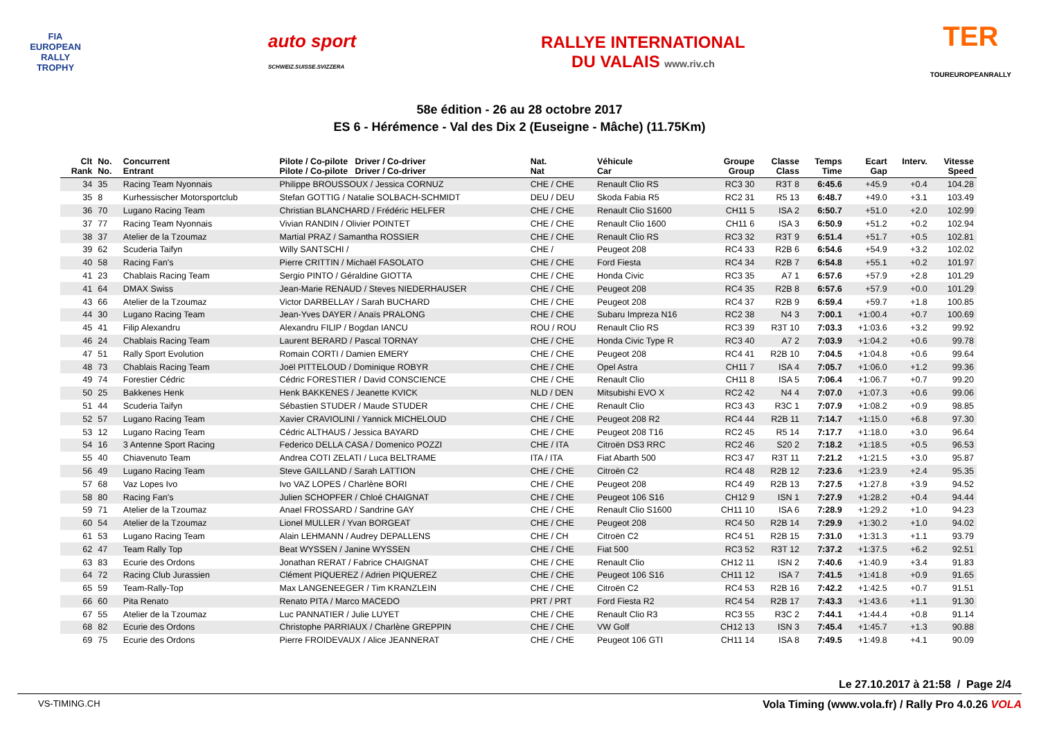FIA
EUROPEAN
RALLY
TROPHY
auto sport
SCHWEIZ.SUISSE.SVIZZERA
RALLYE INTERNATIONAL
DU VALAIS www.riv.ch
TER
TOUREUROPEANRALLY
58e édition - 26 au 28 octobre 2017
ES 6 - Hérémence - Val des Dix 2 (Euseigne - Mâche) (11.75Km)
| Clt Rank | No. No. | Concurrent Entrant | Pilote / Co-pilote Driver / Co-driver Pilote / Co-pilote Driver / Co-driver | Nat. Nat | Véhicule Car | Groupe Group | Classe Class | Temps Time | Ecart Gap | Interv. | Vitesse Speed |
| --- | --- | --- | --- | --- | --- | --- | --- | --- | --- | --- | --- |
| 34 | 35 | Racing Team Nyonnais | Philippe BROUSSOUX / Jessica CORNUZ | CHE / CHE | Renault Clio RS | RC3 30 | R3T 8 | 6:45.6 | +45.9 | +0.4 | 104.28 |
| 35 | 8 | Kurhessischer Motorsportclub | Stefan GOTTIG / Natalie SOLBACH-SCHMIDT | DEU / DEU | Skoda Fabia R5 | RC2 31 | R5 13 | 6:48.7 | +49.0 | +3.1 | 103.49 |
| 36 | 70 | Lugano Racing Team | Christian BLANCHARD / Frédéric HELFER | CHE / CHE | Renault Clio S1600 | CH11 5 | ISA 2 | 6:50.7 | +51.0 | +2.0 | 102.99 |
| 37 | 77 | Racing Team Nyonnais | Vivian RANDIN / Olivier POINTET | CHE / CHE | Renault Clio 1600 | CH11 6 | ISA 3 | 6:50.9 | +51.2 | +0.2 | 102.94 |
| 38 | 37 | Atelier de la Tzoumaz | Martial PRAZ / Samantha ROSSIER | CHE / CHE | Renault Clio RS | RC3 32 | R3T 9 | 6:51.4 | +51.7 | +0.5 | 102.81 |
| 39 | 62 | Scuderia Taifyn | Willy SANTSCHI / | CHE / | Peugeot 208 | RC4 33 | R2B 6 | 6:54.6 | +54.9 | +3.2 | 102.02 |
| 40 | 58 | Racing Fan's | Pierre CRITTIN / Michaël FASOLATO | CHE / CHE | Ford Fiesta | RC4 34 | R2B 7 | 6:54.8 | +55.1 | +0.2 | 101.97 |
| 41 | 23 | Chablais Racing Team | Sergio PINTO / Géraldine GIOTTA | CHE / CHE | Honda Civic | RC3 35 | A7 1 | 6:57.6 | +57.9 | +2.8 | 101.29 |
| 41 | 64 | DMAX Swiss | Jean-Marie RENAUD / Steves NIEDERHAUSER | CHE / CHE | Peugeot 208 | RC4 35 | R2B 8 | 6:57.6 | +57.9 | +0.0 | 101.29 |
| 43 | 66 | Atelier de la Tzoumaz | Victor DARBELLAY / Sarah BUCHARD | CHE / CHE | Peugeot 208 | RC4 37 | R2B 9 | 6:59.4 | +59.7 | +1.8 | 100.85 |
| 44 | 30 | Lugano Racing Team | Jean-Yves DAYER / Anaïs PRALONG | CHE / CHE | Subaru Impreza N16 | RC2 38 | N4 3 | 7:00.1 | +1:00.4 | +0.7 | 100.69 |
| 45 | 41 | Filip Alexandru | Alexandru FILIP / Bogdan IANCU | ROU / ROU | Renault Clio RS | RC3 39 | R3T 10 | 7:03.3 | +1:03.6 | +3.2 | 99.92 |
| 46 | 24 | Chablais Racing Team | Laurent BERARD / Pascal TORNAY | CHE / CHE | Honda Civic Type R | RC3 40 | A7 2 | 7:03.9 | +1:04.2 | +0.6 | 99.78 |
| 47 | 51 | Rally Sport Evolution | Romain CORTI / Damien EMERY | CHE / CHE | Peugeot 208 | RC4 41 | R2B 10 | 7:04.5 | +1:04.8 | +0.6 | 99.64 |
| 48 | 73 | Chablais Racing Team | Joël PITTELOUD / Dominique ROBYR | CHE / CHE | Opel Astra | CH11 7 | ISA 4 | 7:05.7 | +1:06.0 | +1.2 | 99.36 |
| 49 | 74 | Forestier Cédric | Cédric FORESTIER / David CONSCIENCE | CHE / CHE | Renault Clio | CH11 8 | ISA 5 | 7:06.4 | +1:06.7 | +0.7 | 99.20 |
| 50 | 25 | Bakkenes Henk | Henk BAKKENES / Jeanette KVICK | NLD / DEN | Mitsubishi EVO X | RC2 42 | N4 4 | 7:07.0 | +1:07.3 | +0.6 | 99.06 |
| 51 | 44 | Scuderia Taifyn | Sébastien STUDER / Maude STUDER | CHE / CHE | Renault Clio | RC3 43 | R3C 1 | 7:07.9 | +1:08.2 | +0.9 | 98.85 |
| 52 | 57 | Lugano Racing Team | Xavier CRAVIOLINI / Yannick MICHELOUD | CHE / CHE | Peugeot 208 R2 | RC4 44 | R2B 11 | 7:14.7 | +1:15.0 | +6.8 | 97.30 |
| 53 | 12 | Lugano Racing Team | Cédric ALTHAUS / Jessica BAYARD | CHE / CHE | Peugeot 208 T16 | RC2 45 | R5 14 | 7:17.7 | +1:18.0 | +3.0 | 96.64 |
| 54 | 16 | 3 Antenne Sport Racing | Federico DELLA CASA / Domenico POZZI | CHE / ITA | Citroën DS3 RRC | RC2 46 | S20 2 | 7:18.2 | +1:18.5 | +0.5 | 96.53 |
| 55 | 40 | Chiavenuto Team | Andrea COTI ZELATI / Luca BELTRAME | ITA / ITA | Fiat Abarth 500 | RC3 47 | R3T 11 | 7:21.2 | +1:21.5 | +3.0 | 95.87 |
| 56 | 49 | Lugano Racing Team | Steve GAILLAND / Sarah LATTION | CHE / CHE | Citroën C2 | RC4 48 | R2B 12 | 7:23.6 | +1:23.9 | +2.4 | 95.35 |
| 57 | 68 | Vaz Lopes Ivo | Ivo VAZ LOPES / Charlène BORI | CHE / CHE | Peugeot 208 | RC4 49 | R2B 13 | 7:27.5 | +1:27.8 | +3.9 | 94.52 |
| 58 | 80 | Racing Fan's | Julien SCHOPFER / Chloé CHAIGNAT | CHE / CHE | Peugeot 106 S16 | CH12 9 | ISN 1 | 7:27.9 | +1:28.2 | +0.4 | 94.44 |
| 59 | 71 | Atelier de la Tzoumaz | Anael FROSSARD / Sandrine GAY | CHE / CHE | Renault Clio S1600 | CH11 10 | ISA 6 | 7:28.9 | +1:29.2 | +1.0 | 94.23 |
| 60 | 54 | Atelier de la Tzoumaz | Lionel MULLER / Yvan BORGEAT | CHE / CHE | Peugeot 208 | RC4 50 | R2B 14 | 7:29.9 | +1:30.2 | +1.0 | 94.02 |
| 61 | 53 | Lugano Racing Team | Alain LEHMANN / Audrey DEPALLENS | CHE / CH | Citroën C2 | RC4 51 | R2B 15 | 7:31.0 | +1:31.3 | +1.1 | 93.79 |
| 62 | 47 | Team Rally Top | Beat WYSSEN / Janine WYSSEN | CHE / CHE | Fiat 500 | RC3 52 | R3T 12 | 7:37.2 | +1:37.5 | +6.2 | 92.51 |
| 63 | 83 | Ecurie des Ordons | Jonathan RERAT / Fabrice CHAIGNAT | CHE / CHE | Renault Clio | CH12 11 | ISN 2 | 7:40.6 | +1:40.9 | +3.4 | 91.83 |
| 64 | 72 | Racing Club Jurassien | Clément PIQUEREZ / Adrien PIQUEREZ | CHE / CHE | Peugeot 106 S16 | CH11 12 | ISA 7 | 7:41.5 | +1:41.8 | +0.9 | 91.65 |
| 65 | 59 | Team-Rally-Top | Max LANGENEEGER / Tim KRANZLEIN | CHE / CHE | Citroën C2 | RC4 53 | R2B 16 | 7:42.2 | +1:42.5 | +0.7 | 91.51 |
| 66 | 60 | Pita Renato | Renato PITA / Marco MACEDO | PRT / PRT | Ford Fiesta R2 | RC4 54 | R2B 17 | 7:43.3 | +1:43.6 | +1.1 | 91.30 |
| 67 | 55 | Atelier de la Tzoumaz | Luc PANNATIER / Julie LUYET | CHE / CHE | Renault Clio R3 | RC3 55 | R3C 2 | 7:44.1 | +1:44.4 | +0.8 | 91.14 |
| 68 | 82 | Ecurie des Ordons | Christophe PARRIAUX / Charlène GREPPIN | CHE / CHE | VW Golf | CH12 13 | ISN 3 | 7:45.4 | +1:45.7 | +1.3 | 90.88 |
| 69 | 75 | Ecurie des Ordons | Pierre FROIDEVAUX / Alice JEANNERAT | CHE / CHE | Peugeot 106 GTI | CH11 14 | ISA 8 | 7:49.5 | +1:49.8 | +4.1 | 90.09 |
Le 27.10.2017 à 21:58 / Page 2/4
VS-TIMING.CH Vola Timing (www.vola.fr) / Rally Pro 4.0.26 VOLA